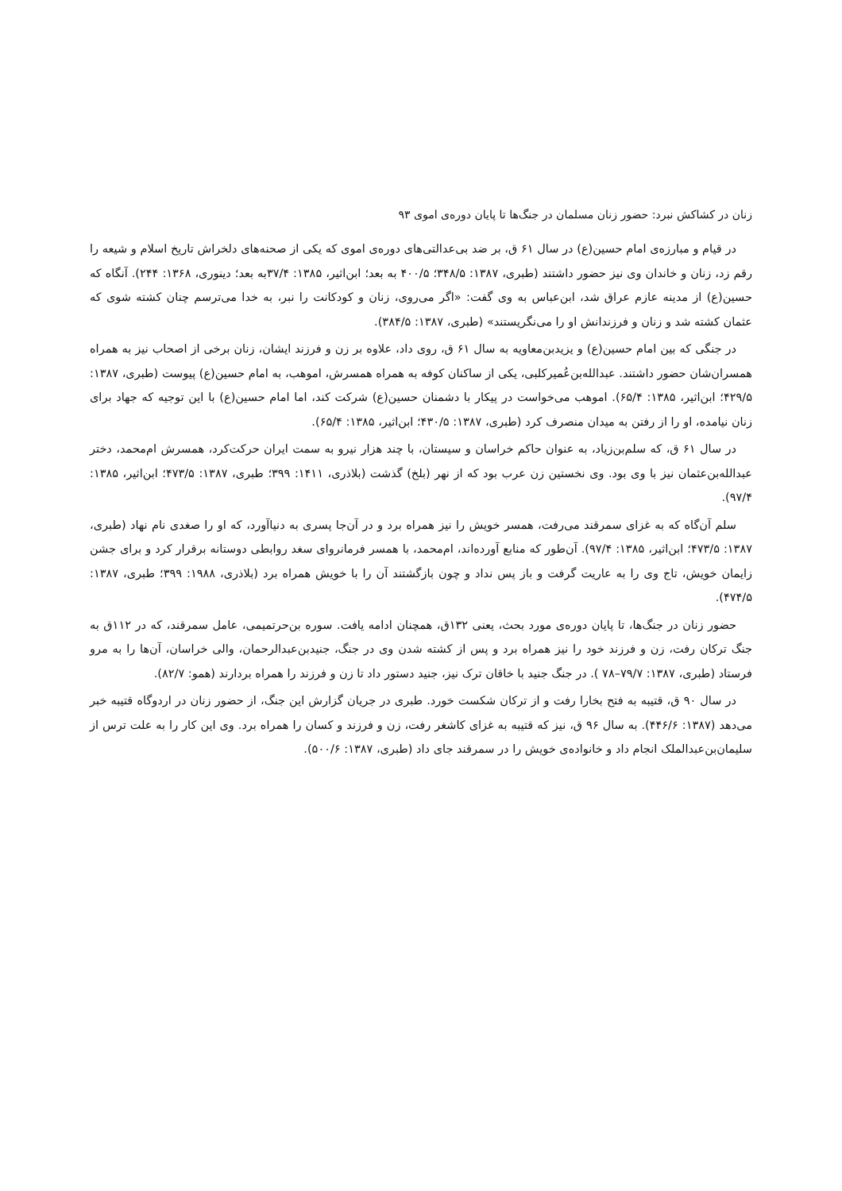زنان در کشاکش نبرد: حضور زنان مسلمان در جنگ‌ها تا پایان دوره‌ی اموی ۹۳
در قیام و مبارزه‌ی امام حسین(ع) در سال ۶۱ ق، بر ضد بی‌عدالتی‌های دوره‌ی اموی که یکی از صحنه‌های دلخراش تاریخ اسلام و شیعه را رقم زد، زنان و خاندان وی نیز حضور داشتند (طبری، ۱۳۸۷: ۳۴۸/۵؛ ۴۰۰/۵ به بعد؛ ابن‌اثیر، ۱۳۸۵: ۳۷/۴به بعد؛ دینوری، ۱۳۶۸: ۲۴۴). آنگاه که حسین(ع) از مدینه عازم عراق شد، ابن‌عباس به وی گفت: «اگر می‌روی، زنان و کودکانت را نبر، به خدا می‌ترسم چنان کشته شوی که عثمان کشته شد و زنان و فرزندانش او را می‌نگریستند» (طبری، ۱۳۸۷: ۳۸۴/۵).
در جنگی که بین امام حسین(ع) و یزیدبن‌معاویه به سال ۶۱ ق، روی داد، علاوه بر زن و فرزند ایشان، زنان برخی از اصحاب نیز به همراه همسران‌شان حضور داشتند. عبدالله‌بن‌عُمیرکلبی، یکی از ساکنان کوفه به همراه همسرش، اموهب، به امام حسین(ع) پیوست (طبری، ۱۳۸۷: ۴۲۹/۵؛ ابن‌اثیر، ۱۳۸۵: ۶۵/۴). اموهب می‌خواست در پیکار با دشمنان حسین(ع) شرکت کند، اما امام حسین(ع) با این توجیه که جهاد برای زنان نیامده، او را از رفتن به میدان منصرف کرد (طبری، ۱۳۸۷: ۴۳۰/۵؛ ابن‌اثیر، ۱۳۸۵: ۶۵/۴).
در سال ۶۱ ق، که سلم‌بن‌زیاد، به عنوان حاکم خراسان و سیستان، با چند هزار نیرو به سمت ایران حرکت‌کرد، همسرش ام‌محمد، دختر عبدالله‌بن‌عثمان نیز با وی بود. وی نخستین زن عرب بود که از نهر (بلخ) گذشت (بلاذری، ۱۴۱۱: ۳۹۹؛ طبری، ۱۳۸۷: ۴۷۳/۵؛ ابن‌اثیر، ۱۳۸۵: ۹۷/۴).
سلم آن‌گاه که به غزای سمرقند می‌رفت، همسر خویش را نیز همراه برد و در آن‌جا پسری به دنیاآورد، که او را صغدی نام نهاد (طبری، ۱۳۸۷: ۴۷۳/۵؛ ابن‌اثیر، ۱۳۸۵: ۹۷/۴). آن‌طور که منابع آورده‌اند، ام‌محمد، با همسر فرمانروای سغد روابطی دوستانه برقرار کرد و برای جشن زایمان خویش، تاج وی را به عاریت گرفت و باز پس نداد و چون بازگشتند آن را با خویش همراه برد (بلاذری، ۱۹۸۸: ۳۹۹؛ طبری، ۱۳۸۷: ۴۷۴/۵).
حضور زنان در جنگ‌ها، تا پایان دوره‌ی مورد بحث، یعنی ۱۳۲ق، همچنان ادامه یافت. سوره بن‌حرتمیمی، عامل سمرقند، که در ۱۱۲ق به جنگ ترکان رفت، زن و فرزند خود را نیز همراه برد و پس از کشته شدن وی در جنگ، جنیدبن‌عبدالرحمان، والی خراسان، آن‌ها را به مرو فرستاد (طبری، ۱۳۸۷: ۷۹/۷–۷۸ ). در جنگ جنید با خاقان ترک نیز، جنید دستور داد تا زن و فرزند را همراه بردارند (همو: ۸۲/۷).
در سال ۹۰ ق، قتیبه به فتح بخارا رفت و از ترکان شکست خورد. طبری در جریان گزارش این جنگ، از حضور زنان در اردوگاه قتیبه خبر می‌دهد (۱۳۸۷: ۴۴۶/۶). به سال ۹۶ ق، نیز که قتیبه به غزای کاشغر رفت، زن و فرزند و کسان را همراه برد. وی این کار را به علت ترس از سلیمان‌بن‌عبدالملک انجام داد و خانواده‌ی خویش را در سمرقند جای داد (طبری، ۱۳۸۷: ۵۰۰/۶).